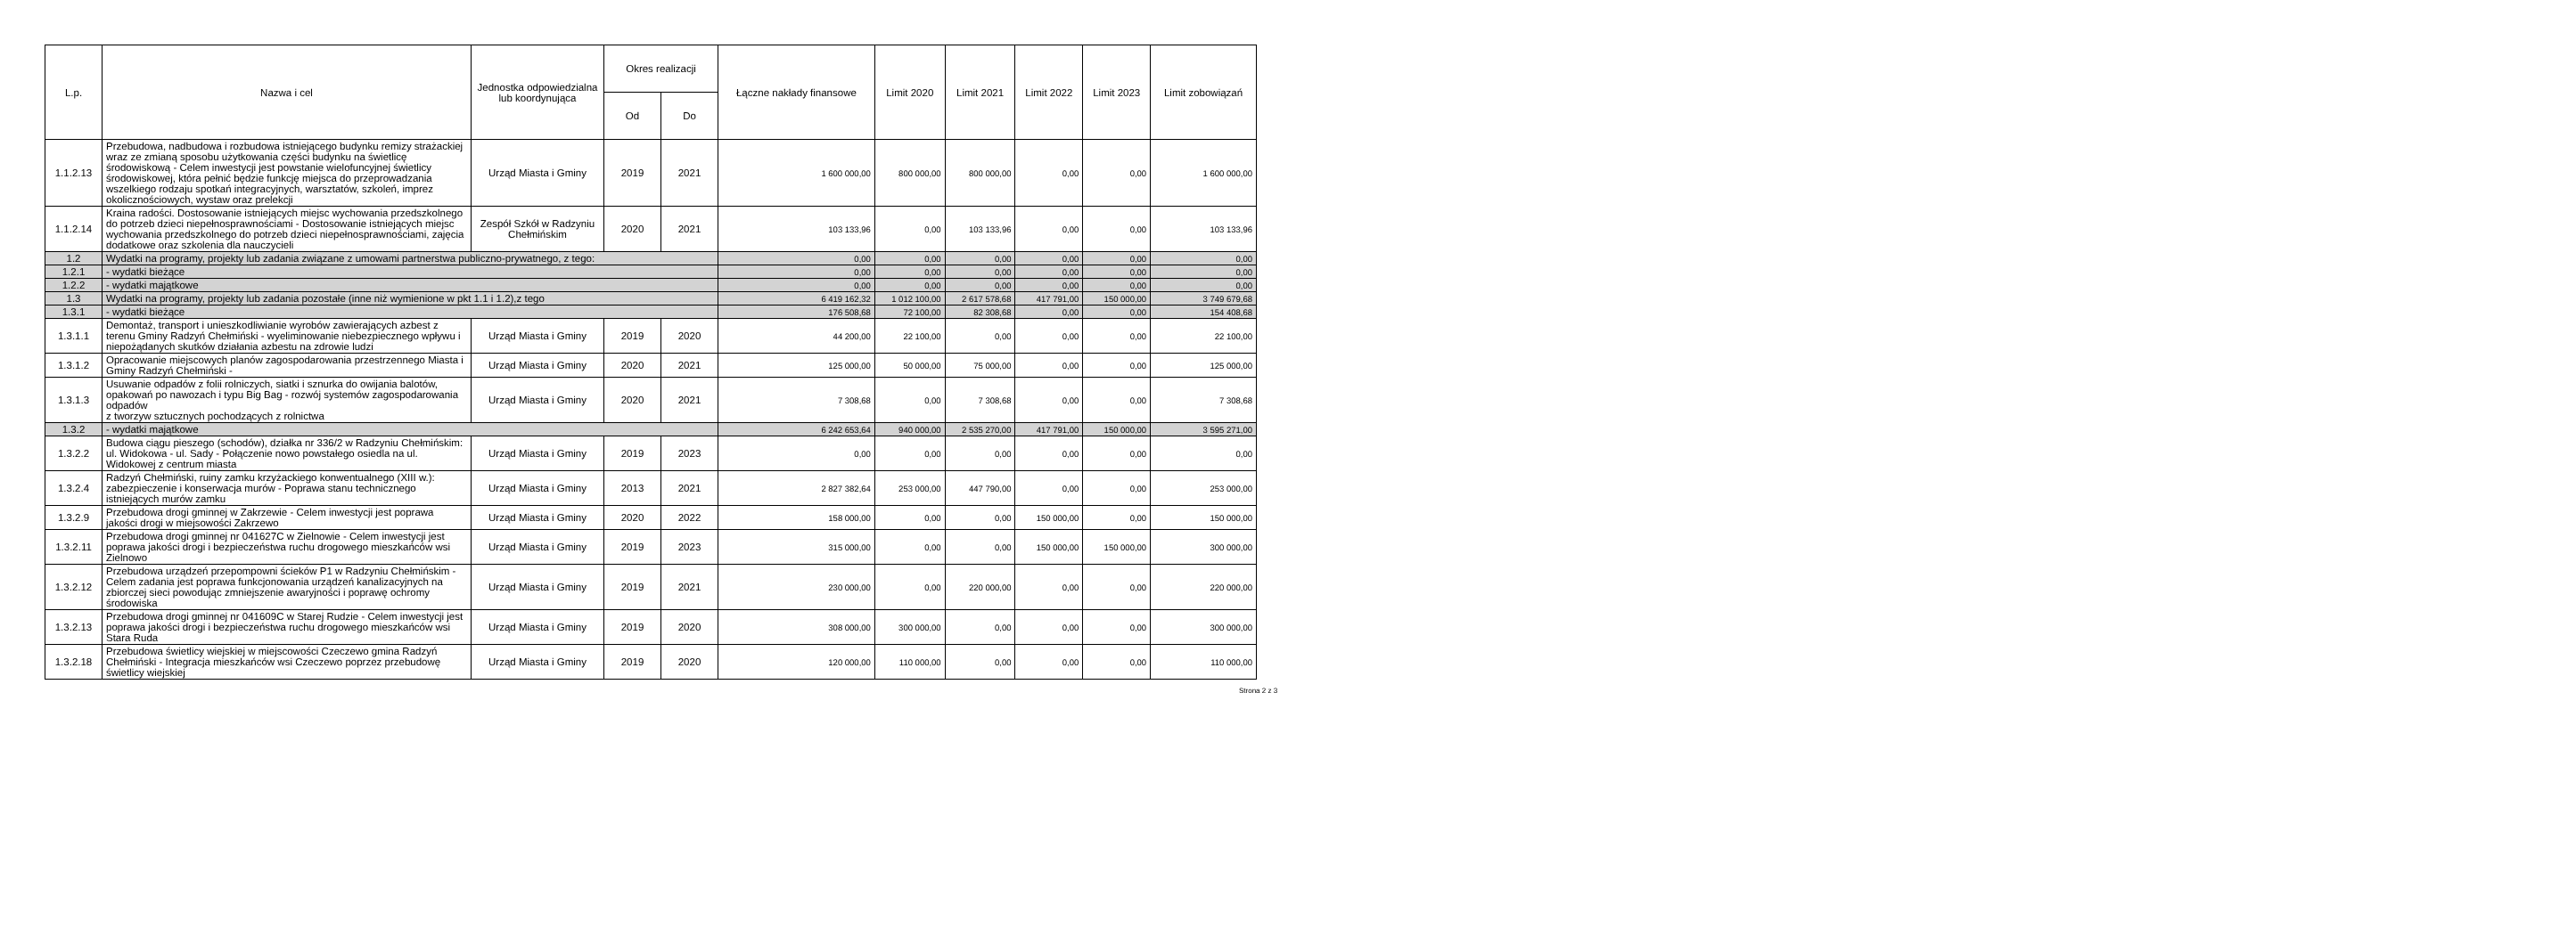| L.p. | Nazwa i cel | Jednostka odpowiedzialna lub koordynująca | Okres realizacji | | Łączne nakłady finansowe | Limit 2020 | Limit 2021 | Limit 2022 | Limit 2023 | Limit zobowiązań |
| --- | --- | --- | --- | --- | --- | --- | --- | --- | --- | --- |
| | | | Od | Do | | | | | | |
| 1.1.2.13 | Przebudowa, nadbudowa i rozbudowa istniejącego budynku remizy strażackiej wraz ze zmianą sposobu użytkowania części budynku na świetlicę środowiskową - Celem inwestycji jest powstanie wielofuncyjnej świetlicy środowiskowej, która pełnić będzie funkcję miejsca do przeprowadzania wszelkiego rodzaju spotkań integracyjnych, warsztatów, szkoleń, imprez okolicznościowych, wystaw oraz prelekcji | Urząd Miasta i Gminy | 2019 | 2021 | 1 600 000,00 | 800 000,00 | 800 000,00 | 0,00 | 0,00 | 1 600 000,00 |
| 1.1.2.14 | Kraina radości. Dostosowanie istniejących miejsc wychowania przedszkolnego do potrzeb dzieci niepełnosprawnościami - Dostosowanie istniejących miejsc wychowania przedszkolnego do potrzeb dzieci niepełnosprawnościami, zajęcia dodatkowe oraz szkolenia dla nauczycieli | Zespół Szkół w Radzyniu Chełmińskim | 2020 | 2021 | 103 133,96 | 0,00 | 103 133,96 | 0,00 | 0,00 | 103 133,96 |
| 1.2 | Wydatki na programy, projekty lub zadania związane z umowami partnerstwa publiczno-prywatnego, z tego: | | | | 0,00 | 0,00 | 0,00 | 0,00 | 0,00 | 0,00 |
| 1.2.1 | - wydatki bieżące | | | | 0,00 | 0,00 | 0,00 | 0,00 | 0,00 | 0,00 |
| 1.2.2 | - wydatki majątkowe | | | | 0,00 | 0,00 | 0,00 | 0,00 | 0,00 | 0,00 |
| 1.3 | Wydatki na programy, projekty lub zadania pozostałe (inne niż wymienione w pkt 1.1 i 1.2),z tego | | | | 6 419 162,32 | 1 012 100,00 | 2 617 578,68 | 417 791,00 | 150 000,00 | 3 749 679,68 |
| 1.3.1 | - wydatki bieżące | | | | 176 508,68 | 72 100,00 | 82 308,68 | 0,00 | 0,00 | 154 408,68 |
| 1.3.1.1 | Demontaż, transport i unieszkodliwianie wyrobów zawierających azbest z terenu Gminy Radzyń Chełmiński - wyeliminowanie niebezpiecznego wpływu i niepożądanych skutków działania azbestu na zdrowie ludzi | Urząd Miasta i Gminy | 2019 | 2020 | 44 200,00 | 22 100,00 | 0,00 | 0,00 | 0,00 | 22 100,00 |
| 1.3.1.2 | Opracowanie miejscowych planów zagospodarowania przestrzennego Miasta i Gminy Radzyń Chełmiński - | Urząd Miasta i Gminy | 2020 | 2021 | 125 000,00 | 50 000,00 | 75 000,00 | 0,00 | 0,00 | 125 000,00 |
| 1.3.1.3 | Usuwanie odpadów z folii rolniczych, siatki i sznurka do owijania balotów, opakowań po nawozach i typu Big Bag - rozwój systemów zagospodarowania odpadów z tworzyw sztucznych pochodzących z rolnictwa | Urząd Miasta i Gminy | 2020 | 2021 | 7 308,68 | 0,00 | 7 308,68 | 0,00 | 0,00 | 7 308,68 |
| 1.3.2 | - wydatki majątkowe | | | | 6 242 653,64 | 940 000,00 | 2 535 270,00 | 417 791,00 | 150 000,00 | 3 595 271,00 |
| 1.3.2.2 | Budowa ciągu pieszego (schodów), działka nr 336/2 w Radzyniu Chełmińskim: ul. Widokowa - ul. Sady - Połączenie nowo powstałego osiedla na ul. Widokowej z centrum miasta | Urząd Miasta i Gminy | 2019 | 2023 | 0,00 | 0,00 | 0,00 | 0,00 | 0,00 | 0,00 |
| 1.3.2.4 | Radzyń Chełmiński, ruiny zamku krzyżackiego konwentualnego (XIII w.): zabezpieczenie i konserwacja murów - Poprawa stanu technicznego istniejących murów zamku | Urząd Miasta i Gminy | 2013 | 2021 | 2 827 382,64 | 253 000,00 | 447 790,00 | 0,00 | 0,00 | 253 000,00 |
| 1.3.2.9 | Przebudowa drogi gminnej w Zakrzewie - Celem inwestycji jest poprawa jakości drogi w miejsowości Zakrzewo | Urząd Miasta i Gminy | 2020 | 2022 | 158 000,00 | 0,00 | 0,00 | 150 000,00 | 0,00 | 150 000,00 |
| 1.3.2.11 | Przebudowa drogi gminnej nr 041627C w Zielnowie - Celem inwestycji jest poprawa jakości drogi i bezpieczeństwa ruchu drogowego mieszkańców wsi Zielnowo | Urząd Miasta i Gminy | 2019 | 2023 | 315 000,00 | 0,00 | 0,00 | 150 000,00 | 150 000,00 | 300 000,00 |
| 1.3.2.12 | Przebudowa urządzeń przepompowni ścieków P1 w Radzyniu Chełmińskim - Celem zadania jest poprawa funkcjonowania urządzeń kanalizacyjnych na zbiorczej sieci powodując zmniejszenie awaryjności i poprawę ochromy środowiska | Urząd Miasta i Gminy | 2019 | 2021 | 230 000,00 | 0,00 | 220 000,00 | 0,00 | 0,00 | 220 000,00 |
| 1.3.2.13 | Przebudowa drogi gminnej nr 041609C w Starej Rudzie - Celem inwestycji jest poprawa jakości drogi i bezpieczeństwa ruchu drogowego mieszkańców wsi Stara Ruda | Urząd Miasta i Gminy | 2019 | 2020 | 308 000,00 | 300 000,00 | 0,00 | 0,00 | 0,00 | 300 000,00 |
| 1.3.2.18 | Przebudowa świetlicy wiejskiej w miejscowości Czeczewo gmina Radzyń Chełmiński - Integracja mieszkańców wsi Czeczewo poprzez przebudowę świetlicy wiejskiej | Urząd Miasta i Gminy | 2019 | 2020 | 120 000,00 | 110 000,00 | 0,00 | 0,00 | 0,00 | 110 000,00 |
Strona 2 z 3